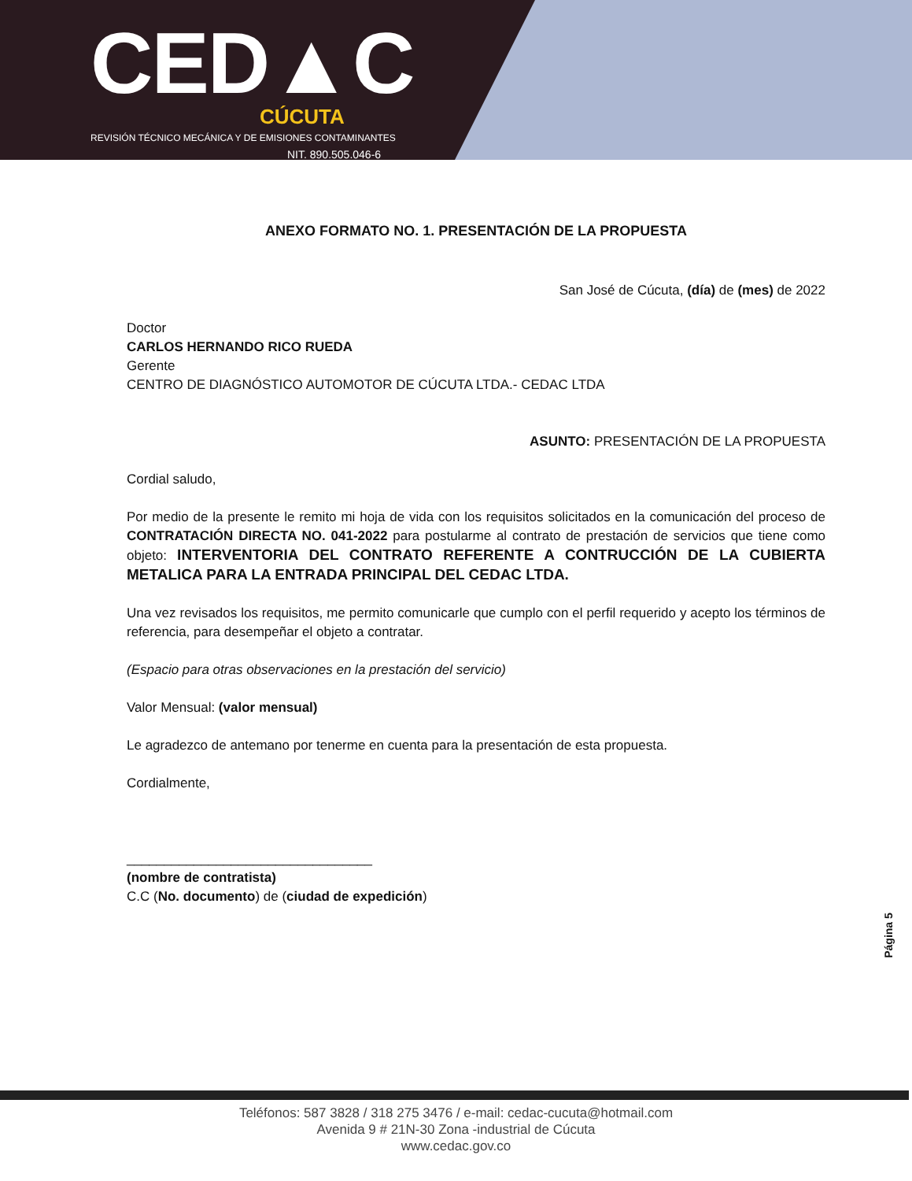CED▲C
CÚCUTA
REVISIÓN TÉCNICO MECÁNICA Y DE EMISIONES CONTAMINANTES
NIT. 890.505.046-6
ANEXO FORMATO NO. 1. PRESENTACIÓN DE LA PROPUESTA
San José de Cúcuta, (día) de (mes) de 2022
Doctor
CARLOS HERNANDO RICO RUEDA
Gerente
CENTRO DE DIAGNÓSTICO AUTOMOTOR DE CÚCUTA LTDA.- CEDAC LTDA
ASUNTO: PRESENTACIÓN DE LA PROPUESTA
Cordial saludo,
Por medio de la presente le remito mi hoja de vida con los requisitos solicitados en la comunicación del proceso de CONTRATACIÓN DIRECTA NO. 041-2022 para postularme al contrato de prestación de servicios que tiene como objeto: INTERVENTORIA DEL CONTRATO REFERENTE A CONTRUCCIÓN DE LA CUBIERTA METALICA PARA LA ENTRADA PRINCIPAL DEL CEDAC LTDA.
Una vez revisados los requisitos, me permito comunicarle que cumplo con el perfil requerido y acepto los términos de referencia, para desempeñar el objeto a contratar.
(Espacio para otras observaciones en la prestación del servicio)
Valor Mensual: (valor mensual)
Le agradezco de antemano por tenerme en cuenta para la presentación de esta propuesta.
Cordialmente,
_________________________________
(nombre de contratista)
C.C (No. documento) de (ciudad de expedición)
Página 5
Teléfonos: 587 3828 / 318 275 3476 / e-mail: cedac-cucuta@hotmail.com
Avenida 9 # 21N-30 Zona -industrial de Cúcuta
www.cedac.gov.co